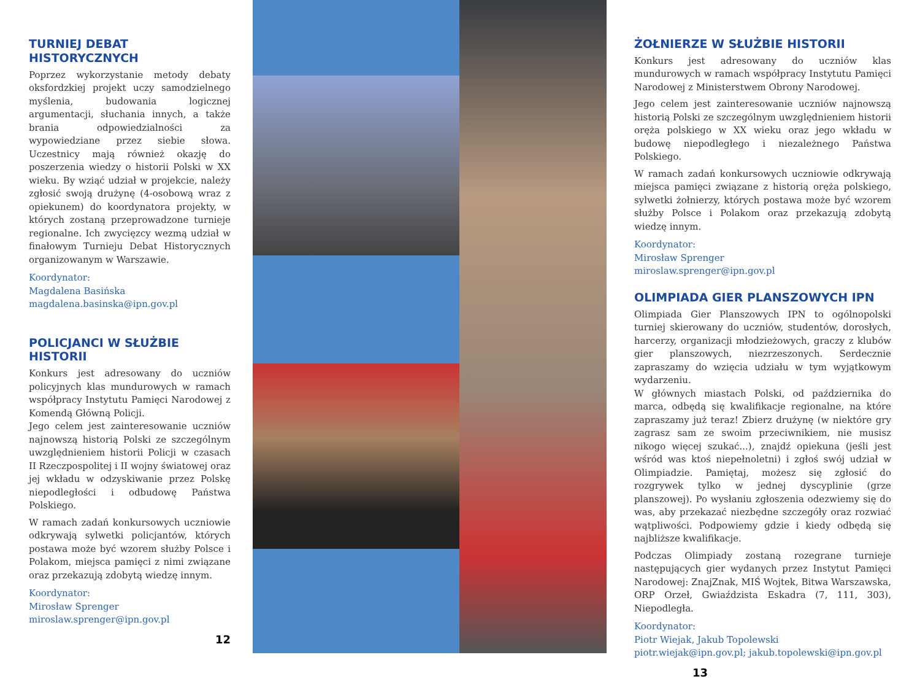TURNIEJ DEBAT
HISTORYCZNYCH
Poprzez wykorzystanie metody debaty oksfordzkiej projekt uczy samodzielnego myślenia, budowania logicznej argumentacji, słuchania innych, a także brania odpowiedzialności za wypowiedziane przez siebie słowa. Uczestnicy mają również okazję do poszerzenia wiedzy o historii Polski w XX wieku. By wziąć udział w projekcie, należy zgłosić swoją drużynę (4-osobową wraz z opiekunem) do koordynatora projekty, w których zostaną przeprowadzone turnieje regionalne. Ich zwycięzcy wezmą udział w finałowym Turnieju Debat Historycznych organizowanym w Warszawie.
Koordynator:
Magdalena Basińska
magdalena.basinska@ipn.gov.pl
POLICJANCI W SŁUŻBIE
HISTORII
Konkurs jest adresowany do uczniów policyjnych klas mundurowych w ramach współpracy Instytutu Pamięci Narodowej z Komendą Główną Policji.
Jego celem jest zainteresowanie uczniów najnowszą historią Polski ze szczególnym uwzględnieniem historii Policji w czasach II Rzeczpospolitej i II wojny światowej oraz jej wkładu w odzyskiwanie przez Polskę niepodległości i odbudowę Państwa Polskiego.
W ramach zadań konkursowych uczniowie odkrywają sylwetki policjantów, których postawa może być wzorem służby Polsce i Polakom, miejsca pamięci z nimi związane oraz przekazują zdobytą wiedzę innym.
Koordynator:
Mirosław Sprenger
miroslaw.sprenger@ipn.gov.pl
12
ŻOŁNIERZE W SŁUŻBIE HISTORII
Konkurs jest adresowany do uczniów klas mundurowych w ramach współpracy Instytutu Pamięci Narodowej z Ministerstwem Obrony Narodowej.
Jego celem jest zainteresowanie uczniów najnowszą historią Polski ze szczególnym uwzględnieniem historii oręża polskiego w XX wieku oraz jego wkładu w budowę niepodległego i niezależnego Państwa Polskiego.
W ramach zadań konkursowych uczniowie odkrywają miejsca pamięci związane z historią oręża polskiego, sylwetki żołnierzy, których postawa może być wzorem służby Polsce i Polakom oraz przekazują zdobytą wiedzę innym.
Koordynator:
Mirosław Sprenger
miroslaw.sprenger@ipn.gov.pl
OLIMPIADA GIER PLANSZOWYCH IPN
Olimpiada Gier Planszowych IPN to ogólnopolski turniej skierowany do uczniów, studentów, dorosłych, harcerzy, organizacji młodzieżowych, graczy z klubów gier planszowych, niezrzeszonych. Serdecznie zapraszamy do wzięcia udziału w tym wyjątkowym wydarzeniu.
W głównych miastach Polski, od października do marca, odbędą się kwalifikacje regionalne, na które zapraszamy już teraz! Zbierz drużynę (w niektóre gry zagrasz sam ze swoim przeciwnikiem, nie musisz nikogo więcej szukać...), znajdź opiekuna (jeśli jest wśród was ktoś niepełnoletni) i zgłoś swój udział w Olimpiadzie. Pamiętaj, możesz się zgłosić do rozgrywek tylko w jednej dyscyplinie (grze planszowej). Po wysłaniu zgłoszenia odezwiemy się do was, aby przekazać niezbędne szczegóły oraz rozwiać wątpliwości. Podpowiemy gdzie i kiedy odbędą się najbliższe kwalifikacje.
Podczas Olimpiady zostaną rozegrane turnieje następujących gier wydanych przez Instytut Pamięci Narodowej: ZnajZnak, MIŚ Wojtek, Bitwa Warszawska, ORP Orzeł, Gwiaździsta Eskadra (7, 111, 303), Niepodległa.
Koordynator:
Piotr Wiejak, Jakub Topolewski
piotr.wiejak@ipn.gov.pl; jakub.topolewski@ipn.gov.pl
13